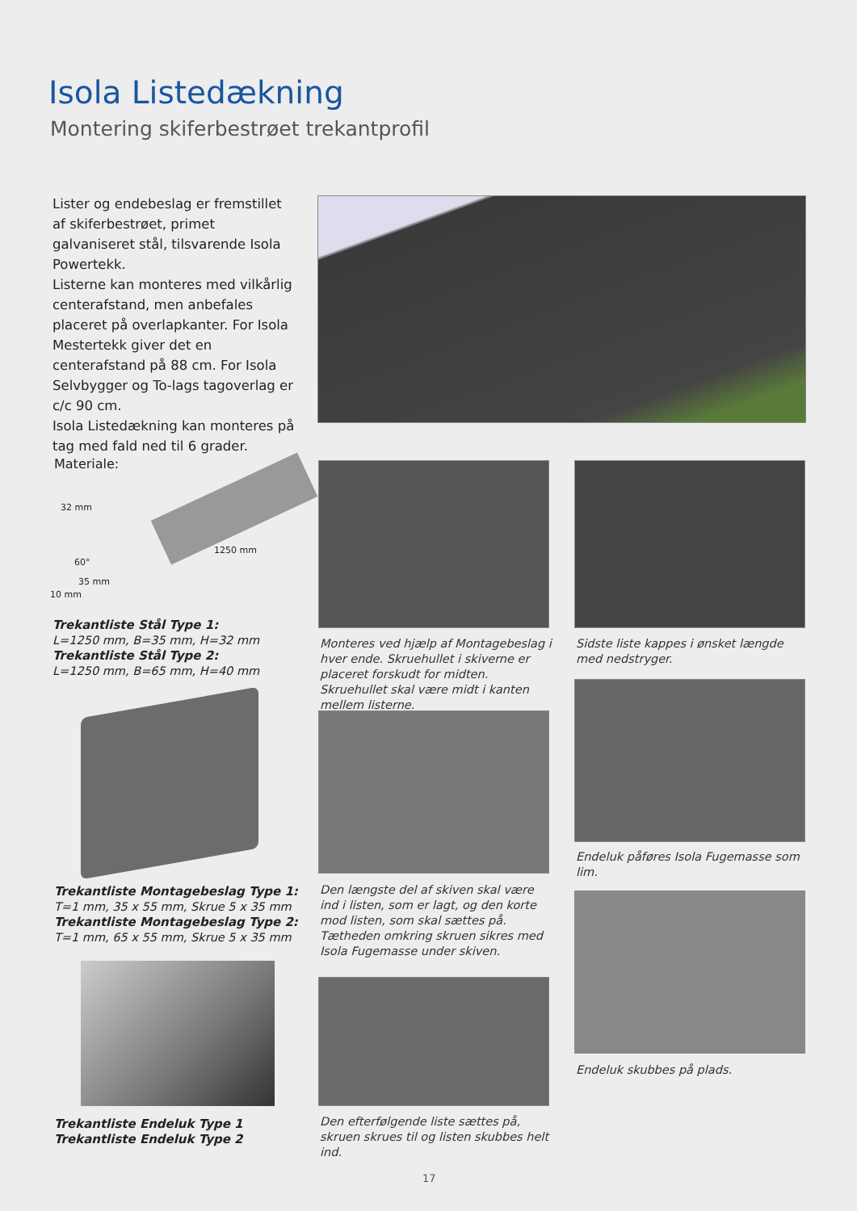Isola Listedækning
Montering skiferbestrøet trekantprofil
Lister og endebeslag er fremstillet af skiferbestrøet, primet galvaniseret stål, tilsvarende Isola Powertekk.
Listerne kan monteres med vilkårlig centerafstand, men anbefales placeret på overlapkanter. For Isola Mestertekk giver det en centerafstand på 88 cm. For Isola Selvbygger og To-lags tagoverlag er c/c 90 cm.
Isola Listedækning kan monteres på tag med fald ned til 6 grader.
Materiale:
32 mm
60°
35 mm
10 mm
1250 mm
Trekantliste Stål Type 1:
L=1250 mm, B=35 mm, H=32 mm
Trekantliste Stål Type 2:
L=1250 mm, B=65 mm, H=40 mm
Trekantliste Montagebeslag Type 1:
T=1 mm, 35 x 55 mm, Skrue 5 x 35 mm
Trekantliste Montagebeslag Type 2:
T=1 mm, 65 x 55 mm, Skrue 5 x 35 mm
Trekantliste Endeluk Type 1
Trekantliste Endeluk Type 2
Monteres ved hjælp af Montagebeslag i hver ende. Skruehullet i skiverne er placeret forskudt for midten. Skruehullet skal være midt i kanten mellem listerne.
Den længste del af skiven skal være ind i listen, som er lagt, og den korte mod listen, som skal sættes på.
Tætheden omkring skruen sikres med Isola Fugemasse under skiven.
Den efterfølgende liste sættes på, skruen skrues til og listen skubbes helt ind.
Sidste liste kappes i ønsket længde med nedstryger.
Endeluk påføres Isola Fugemasse som lim.
Endeluk skubbes på plads.
17